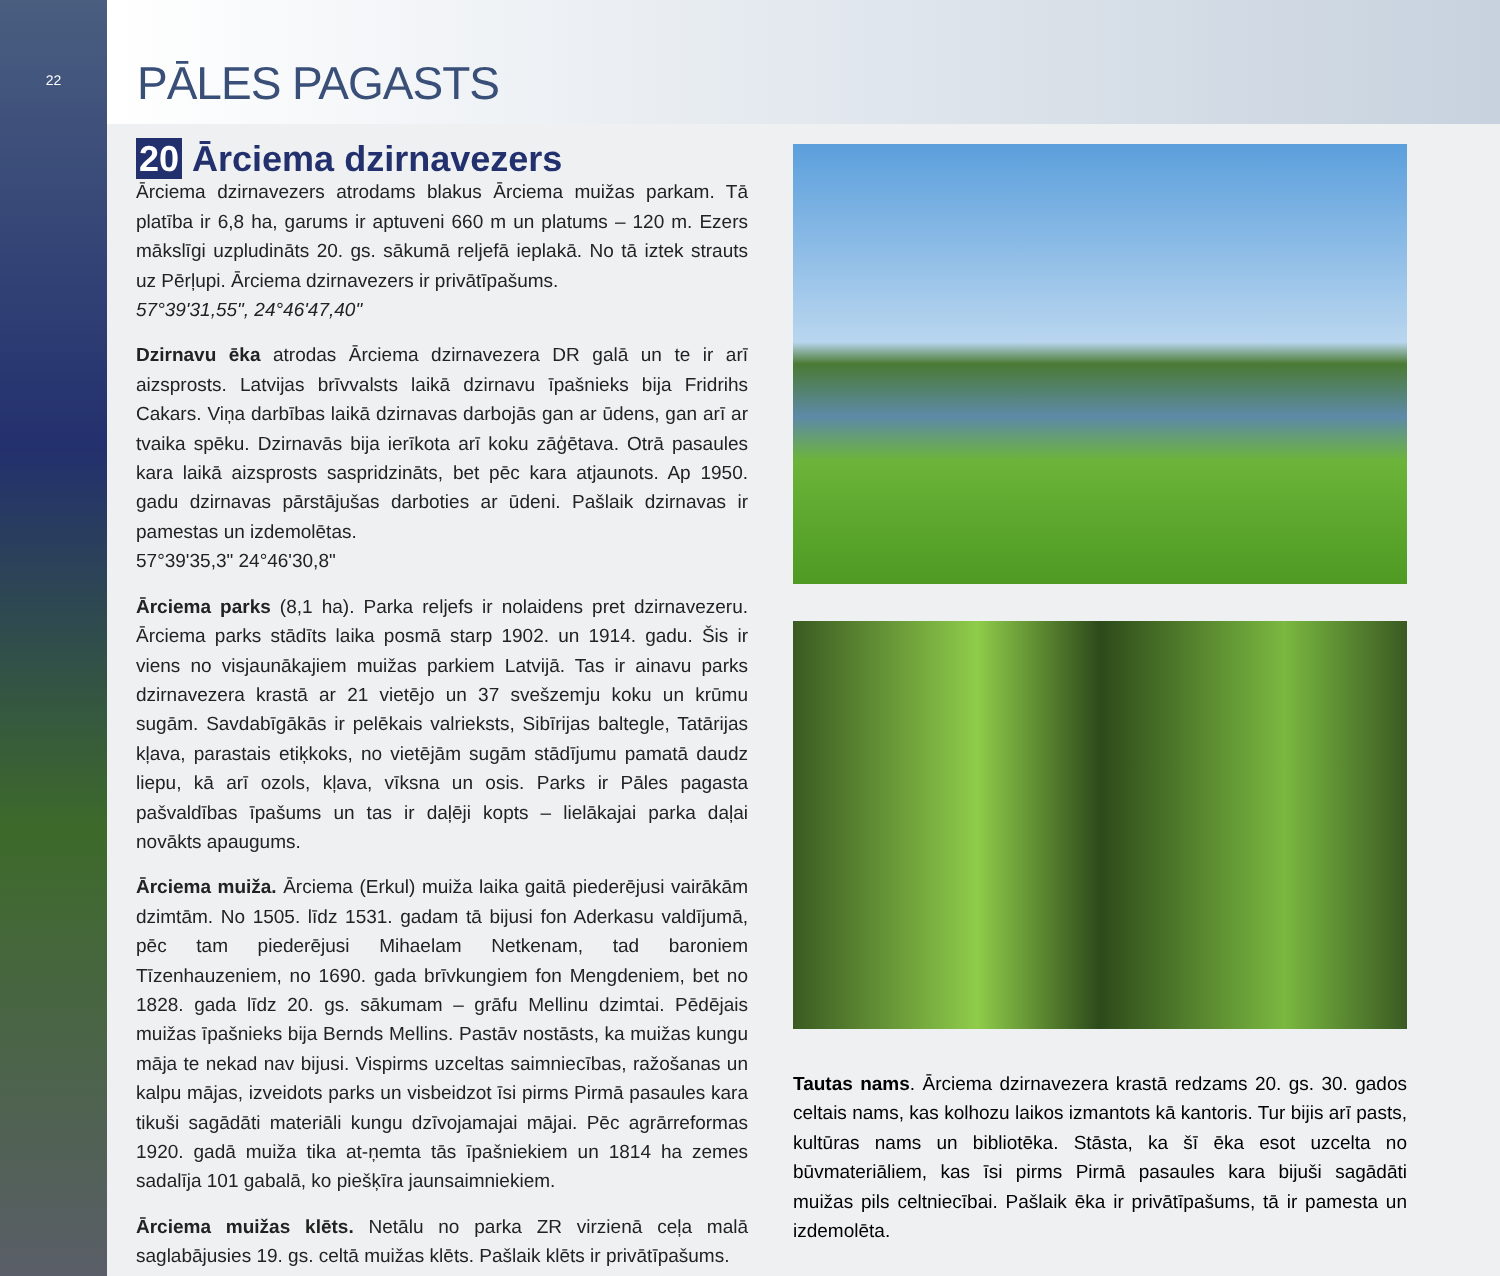22
PĀLES PAGASTS
20 Ārciema dzirnavezers
Ārciema dzirnavezers atrodams blakus Ārciema muižas parkam. Tā platība ir 6,8 ha, garums ir aptuveni 660 m un platums – 120 m. Ezers mākslīgi uzpludināts 20. gs. sākumā reljefā ieplakā. No tā iztek strauts uz Pērļupi. Ārciema dzirnavezers ir privātīpašums.
57°39'31,55", 24°46'47,40"
Dzirnavu ēka atrodas Ārciema dzirnavezera DR galā un te ir arī aizsprosts. Latvijas brīvvalsts laikā dzirnavu īpašnieks bija Fridrihs Cakars. Viņa darbības laikā dzirnavas darbojās gan ar ūdens, gan arī ar tvaika spēku. Dzirnavās bija ierīkota arī koku zāģētava. Otrā pasaules kara laikā aizsprosts saspridzināts, bet pēc kara atjaunots. Ap 1950. gadu dzirnavas pārstājušas darboties ar ūdeni. Pašlaik dzirnavas ir pamestas un izdemolētas.
57°39'35,3" 24°46'30,8"
Ārciema parks (8,1 ha). Parka reljefs ir nolaidens pret dzirnavezeru. Ārciema parks stādīts laika posmā starp 1902. un 1914. gadu. Šis ir viens no visjaunākajiem muižas parkiem Latvijā. Tas ir ainavu parks dzirnavezera krastā ar 21 vietējo un 37 svešzemju koku un krūmu sugām. Savdabīgākās ir pelēkais valrieksts, Sibīrijas baltegle, Tatārijas kļava, parastais etiķkoks, no vietējām sugām stādījumu pamatā daudz liepu, kā arī ozols, kļava, vīksna un osis. Parks ir Pāles pagasta pašvaldības īpašums un tas ir daļēji kopts – lielākajai parka daļai novākts apaugums.
Ārciema muiža. Ārciema (Erkul) muiža laika gaitā piederējusi vairākām dzimtām. No 1505. līdz 1531. gadam tā bijusi fon Aderkasu valdījumā, pēc tam piederējusi Mihaelam Netkenam, tad baroniem Tīzenhauzeniem, no 1690. gada brīvkungiem fon Mengdeniem, bet no 1828. gada līdz 20. gs. sākumam – grāfu Mellinu dzimtai. Pēdējais muižas īpašnieks bija Bernds Mellins. Pastāv nostāsts, ka muižas kungu māja te nekad nav bijusi. Vispirms uzceltas saimniecības, ražošanas un kalpu mājas, izveidots parks un visbeidzot īsi pirms Pirmā pasaules kara tikuši sagādāti materiāli kungu dzīvojamajai mājai. Pēc agrārreformas 1920. gadā muiža tika at-ņemta tās īpašniekiem un 1814 ha zemes sadalīja 101 gabalā, ko piešķīra jaunsaimniekiem.
Ārciema muižas klēts. Netālu no parka ZR virzienā ceļa malā saglabājusies 19. gs. celtā muižas klēts. Pašlaik klēts ir privātīpašums.
Tautas nams. Ārciema dzirnavezera krastā redzams 20. gs. 30. gados celtais nams, kas kolhozu laikos izmantots kā kantoris. Tur bijis arī pasts, kultūras nams un bibliotēka. Stāsta, ka šī ēka esot uzcelta no būvmateriāliem, kas īsi pirms Pirmā pasaules kara bijuši sagādāti muižas pils celtniecībai. Pašlaik ēka ir privātīpašums, tā ir pamesta un izdemolēta.